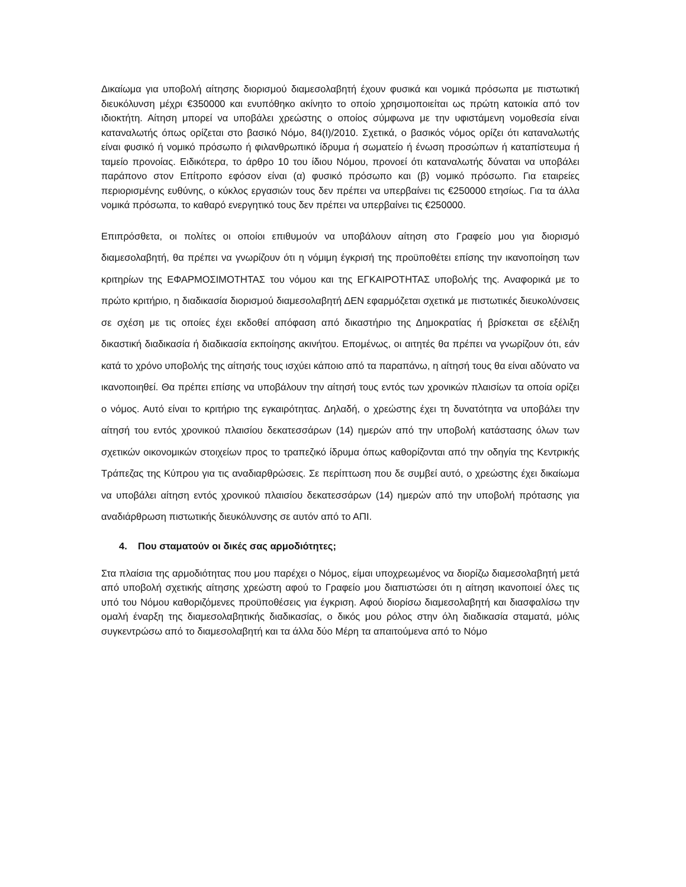Δικαίωμα για υποβολή αίτησης διορισμού διαμεσολαβητή έχουν φυσικά και νομικά πρόσωπα με πιστωτική διευκόλυνση μέχρι €350000 και ενυπόθηκο ακίνητο το οποίο χρησιμοποιείται ως πρώτη κατοικία από τον ιδιοκτήτη. Αίτηση μπορεί να υποβάλει χρεώστης ο οποίος σύμφωνα με την υφιστάμενη νομοθεσία είναι καταναλωτής όπως ορίζεται στο βασικό Νόμο, 84(Ι)/2010. Σχετικά, ο βασικός νόμος ορίζει ότι καταναλωτής είναι φυσικό ή νομικό πρόσωπο ή φιλανθρωπικό ίδρυμα ή σωματείο ή ένωση προσώπων ή καταπίστευμα ή ταμείο προνοίας. Ειδικότερα, το άρθρο 10 του ίδιου Νόμου, προνοεί ότι καταναλωτής δύναται να υποβάλει παράπονο στον Επίτροπο εφόσον είναι (α) φυσικό πρόσωπο και (β) νομικό πρόσωπο. Για εταιρείες περιορισμένης ευθύνης, ο κύκλος εργασιών τους δεν πρέπει να υπερβαίνει τις €250000 ετησίως. Για τα άλλα νομικά πρόσωπα, το καθαρό ενεργητικό τους δεν πρέπει να υπερβαίνει τις €250000.
Επιπρόσθετα, οι πολίτες οι οποίοι επιθυμούν να υποβάλουν αίτηση στο Γραφείο μου για διορισμό διαμεσολαβητή, θα πρέπει να γνωρίζουν ότι η νόμιμη έγκρισή της προϋποθέτει επίσης την ικανοποίηση των κριτηρίων της ΕΦΑΡΜΟΣΙΜΟΤΗΤΑΣ του νόμου και της ΕΓΚΑΙΡΟΤΗΤΑΣ υποβολής της. Αναφορικά με το πρώτο κριτήριο, η διαδικασία διορισμού διαμεσολαβητή ΔΕΝ εφαρμόζεται σχετικά με πιστωτικές διευκολύνσεις σε σχέση με τις οποίες έχει εκδοθεί απόφαση από δικαστήριο της Δημοκρατίας ή βρίσκεται σε εξέλιξη δικαστική διαδικασία ή διαδικασία εκποίησης ακινήτου. Επομένως, οι αιτητές θα πρέπει να γνωρίζουν ότι, εάν κατά το χρόνο υποβολής της αίτησής τους ισχύει κάποιο από τα παραπάνω, η αίτησή τους θα είναι αδύνατο να ικανοποιηθεί. Θα πρέπει επίσης να υποβάλουν την αίτησή τους εντός των χρονικών πλαισίων τα οποία ορίζει ο νόμος. Αυτό είναι το κριτήριο της εγκαιρότητας. Δηλαδή, ο χρεώστης έχει τη δυνατότητα να υποβάλει την αίτησή του εντός χρονικού πλαισίου δεκατεσσάρων (14) ημερών από την υποβολή κατάστασης όλων των σχετικών οικονομικών στοιχείων προς το τραπεζικό ίδρυμα όπως καθορίζονται από την οδηγία της Κεντρικής Τράπεζας της Κύπρου για τις αναδιαρθρώσεις. Σε περίπτωση που δε συμβεί αυτό, ο χρεώστης έχει δικαίωμα να υποβάλει αίτηση εντός χρονικού πλαισίου δεκατεσσάρων (14) ημερών από την υποβολή πρότασης για αναδιάρθρωση πιστωτικής διευκόλυνσης σε αυτόν από το ΑΠΙ.
4. Που σταματούν οι δικές σας αρμοδιότητες;
Στα πλαίσια της αρμοδιότητας που μου παρέχει ο Νόμος, είμαι υποχρεωμένος να διορίζω διαμεσολαβητή μετά από υποβολή σχετικής αίτησης χρεώστη αφού το Γραφείο μου διαπιστώσει ότι η αίτηση ικανοποιεί όλες τις υπό του Νόμου καθοριζόμενες προϋποθέσεις για έγκριση. Αφού διορίσω διαμεσολαβητή και διασφαλίσω την ομαλή έναρξη της διαμεσολαβητικής διαδικασίας, ο δικός μου ρόλος στην όλη διαδικασία σταματά, μόλις συγκεντρώσω από το διαμεσολαβητή και τα άλλα δύο Μέρη τα απαιτούμενα από το Νόμο